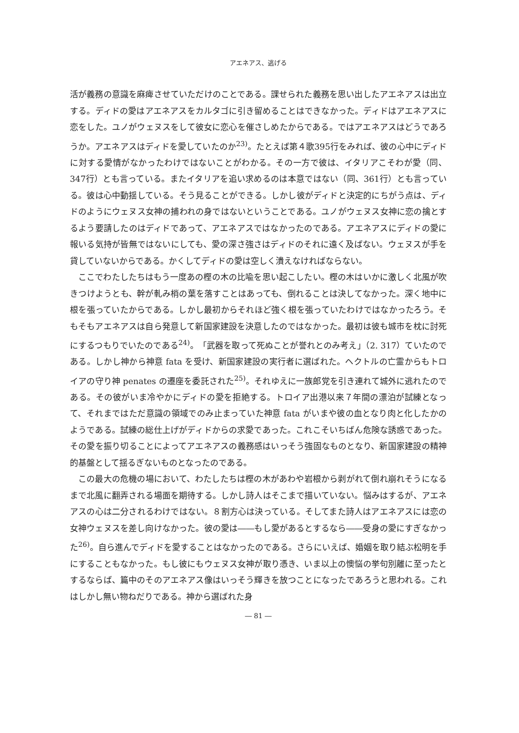アエネアス、逃げる
活が義務の意識を麻痺させていただけのことである。課せられた義務を思い出したアエネアスは出立する。ディドの愛はアエネアスをカルタゴに引き留めることはできなかった。ディドはアエネアスに恋をした。ユノがウェヌスをして彼女に恋心を催さしめたからである。ではアエネアスはどうであろうか。アエネアスはディドを愛していたのか<sup>23)</sup>。たとえば第４歌395行をみれば、彼の心中にディドに対する愛情がなかったわけではないことがわかる。その一方で彼は、イタリアこそわが愛（同、347行）とも言っている。またイタリアを追い求めるのは本意ではない（同、361行）とも言っている。彼は心中動揺している。そう見ることができる。しかし彼がディドと決定的にちがう点は、ディドのようにウェヌス女神の捕われの身ではないということである。ユノがウェヌス女神に恋の擒とするよう要請したのはディドであって、アエネアスではなかったのである。アエネアスにディドの愛に報いる気持が皆無ではないにしても、愛の深さ強さはディドのそれに遠く及ばない。ウェヌスが手を貸していないからである。かくしてディドの愛は空しく潰えなければならない。
ここでわたしたちはもう一度あの樫の木の比喩を思い起こしたい。樫の木はいかに激しく北風が吹きつけようとも、幹が軋み梢の葉を落すことはあっても、倒れることは決してなかった。深く地中に根を張っていたからである。しかし最初からそれほど強く根を張っていたわけではなかったろう。そもそもアエネアスは自ら発意して新国家建設を決意したのではなかった。最初は彼も城市を枕に討死にするつもりでいたのである<sup>24)</sup>。「武器を取って死ぬことが誉れとのみ考え」（2. 317）ていたのである。しかし神から神意 fata を受け、新国家建設の実行者に選ばれた。ヘクトルの亡霊からもトロイアの守り神 penates の遷座を委託された<sup>25)</sup>。それゆえに一族郎党を引き連れて城外に逃れたのである。その彼がいま冷やかにディドの愛を拒絶する。トロイア出港以来７年間の漂泊が試練となって、それまではただ意識の領域でのみ止まっていた神意 fata がいまや彼の血となり肉と化したかのようである。試練の総仕上げがディドからの求愛であった。これこそいちばん危険な誘惑であった。その愛を振り切ることによってアエネアスの義務感はいっそう強固なものとなり、新国家建設の精神的基盤として揺るぎないものとなったのである。
この最大の危機の場において、わたしたちは樫の木があわや岩根から剥がれて倒れ崩れそうになるまで北風に翻弄される場面を期待する。しかし詩人はそこまで描いていない。悩みはするが、アエネアスの心は二分されるわけではない。８割方心は決っている。そしてまた詩人はアエネアスには恋の女神ウェヌスを差し向けなかった。彼の愛は――もし愛があるとするなら――受身の愛にすぎなかった<sup>26)</sup>。自ら進んでディドを愛することはなかったのである。さらにいえば、婚姻を取り結ぶ松明を手にすることもなかった。もし彼にもウェヌス女神が取り憑き、いま以上の懊悩の挙句別離に至ったとするならば、篇中のそのアエネアス像はいっそう輝きを放つことになったであろうと思われる。これはしかし無い物ねだりである。神から選ばれた身
― 81 ―